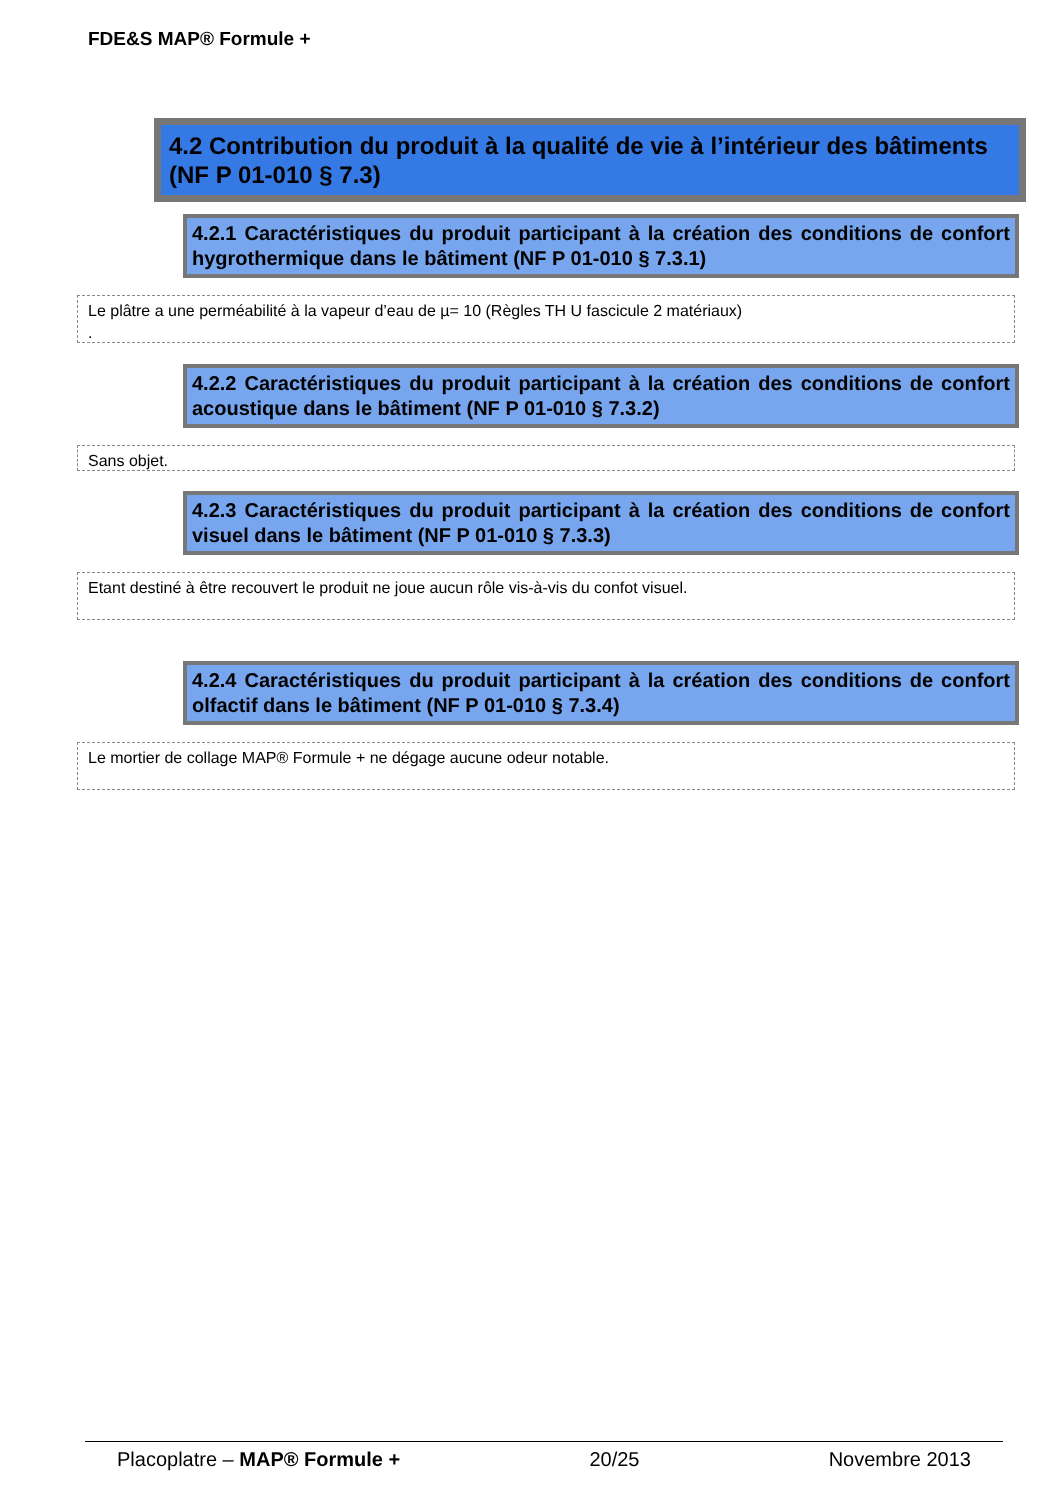FDE&S MAP® Formule +
4.2 Contribution du produit à la qualité de vie à l’intérieur des bâtiments (NF P 01-010 § 7.3)
4.2.1 Caractéristiques du produit participant à la création des conditions de confort hygrothermique dans le bâtiment (NF P 01-010 § 7.3.1)
Le plâtre a une perméabilité à la vapeur d’eau de µ= 10 (Règles TH U fascicule 2 matériaux)
.
4.2.2 Caractéristiques du produit participant à la création des conditions de confort acoustique dans le bâtiment (NF P 01-010 § 7.3.2)
Sans objet.
4.2.3 Caractéristiques du produit participant à la création des conditions de confort visuel dans le bâtiment (NF P 01-010 § 7.3.3)
Etant destiné à être recouvert le produit ne joue aucun rôle vis-à-vis du confot visuel.
4.2.4 Caractéristiques du produit participant à la création des conditions de confort olfactif dans le bâtiment (NF P 01-010 § 7.3.4)
Le mortier de collage MAP® Formule + ne dégage aucune odeur notable.
Placoplatre – MAP® Formule + 20/25 Novembre 2013